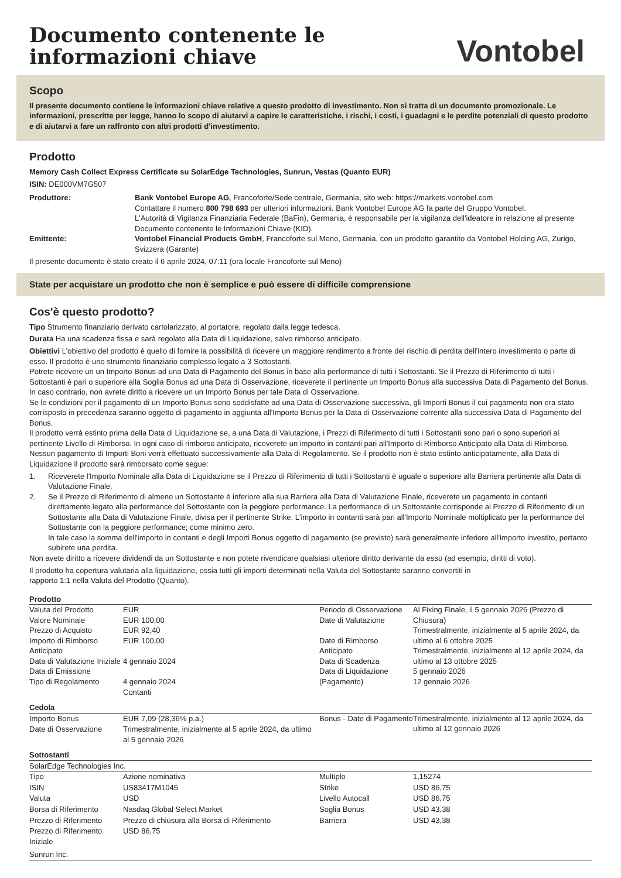Documento contenente le
informazioni chiave
Vontobel
Scopo
Il presente documento contiene le informazioni chiave relative a questo prodotto di investimento. Non si tratta di un documento promozionale. Le informazioni, prescritte per legge, hanno lo scopo di aiutarvi a capire le caratteristiche, i rischi, i costi, i guadagni e le perdite potenziali di questo prodotto e di aiutarvi a fare un raffronto con altri prodotti d'investimento.
Prodotto
Memory Cash Collect Express Certificate su SolarEdge Technologies, Sunrun, Vestas (Quanto EUR)
ISIN: DE000VM7G507
| Produttore: | Bank Vontobel Europe AG , Francoforte/Sede centrale, Germania, sito web: https://markets.vontobel.com Contattare il numero 800 798 693 per ulteriori informazioni. Bank Vontobel Europe AG fa parte del Gruppo Vontobel. L'Autorità di Vigilanza Finanziaria Federale (BaFin), Germania, è responsabile per la vigilanza dell'ideatore in relazione al presente Documento contenente le Informazioni Chiave (KID). |
| Emittente: | Vontobel Financial Products GmbH , Francoforte sul Meno, Germania, con un prodotto garantito da Vontobel Holding AG, Zurigo, Svizzera (Garante) |
Il presente documento è stato creato il 6 aprile 2024, 07:11 (ora locale Francoforte sul Meno)
State per acquistare un prodotto che non è semplice e può essere di difficile comprensione
Cos'è questo prodotto?
Tipo Strumento finanziario derivato cartolarizzato, al portatore, regolato dalla legge tedesca.
Durata Ha una scadenza fissa e sarà regolato alla Data di Liquidazione, salvo rimborso anticipato.
Obiettivi L'obiettivo del prodotto è quello di fornire la possibilità di ricevere un maggiore rendimento a fronte del rischio di perdita dell'intero investimento o parte di esso. Il prodotto è uno strumento finanziario complesso legato a 3 Sottostanti.
Potrete ricevere un un Importo Bonus ad una Data di Pagamento del Bonus in base alla performance di tutti i Sottostanti. Se il Prezzo di Riferimento di tutti i Sottostanti è pari o superiore alla Soglia Bonus ad una Data di Osservazione, riceverete il pertinente un Importo Bonus alla successiva Data di Pagamento del Bonus. In caso contrario, non avrete diritto a ricevere un un Importo Bonus per tale Data di Osservazione.
Se le condizioni per il pagamento di un Importo Bonus sono soddisfatte ad una Data di Osservazione successiva, gli Importi Bonus il cui pagamento non era stato corrisposto in precedenza saranno oggetto di pagamento in aggiunta all'Importo Bonus per la Data di Osservazione corrente alla successiva Data di Pagamento del Bonus.
Il prodotto verrà estinto prima della Data di Liquidazione se, a una Data di Valutazione, i Prezzi di Riferimento di tutti i Sottostanti sono pari o sono superiori al pertinente Livello di Rimborso. In ogni caso di rimborso anticipato, riceverete un importo in contanti pari all'Importo di Rimborso Anticipato alla Data di Rimborso. Nessun pagamento di Importi Boni verrà effettuato successivamente alla Data di Regolamento. Se il prodotto non è stato estinto anticipatamente, alla Data di Liquidazione il prodotto sarà rimborsato come segue:
| 1. | Riceverete l'Importo Nominale alla Data di Liquidazione se il Prezzo di Riferimento di tutti i Sottostanti è uguale o superiore alla Barriera pertinente alla Data di Valutazione Finale. |
| 2. | Se il Prezzo di Riferimento di almeno un Sottostante è inferiore alla sua Barriera alla Data di Valutazione Finale, riceverete un pagamento in contanti direttamente legato alla performance del Sottostante con la peggiore performance. La performance di un Sottostante corrisponde al Prezzo di Riferimento di un Sottostante alla Data di Valutazione Finale, divisa per il pertinente Strike. L'importo in contanti sarà pari all'Importo Nominale moltiplicato per la performance del Sottostante con la peggiore performance; come minimo zero. In tale caso la somma dell'importo in contanti e degli Importi Bonus oggetto di pagamento (se previsto) sarà generalmente inferiore all'importo investito, pertanto subirete una perdita. |
Non avete diritto a ricevere dividendi da un Sottostante e non potete rivendicare qualsiasi ulteriore diritto derivante da esso (ad esempio, diritti di voto).
Il prodotto ha copertura valutaria alla liquidazione, ossia tutti gli importi determinati nella Valuta del Sottostante saranno convertiti in
rapporto 1:1 nella Valuta del Prodotto (Quanto).
Prodotto
| Valuta del Prodotto Valore Nominale Prezzo di Acquisto Importo di Rimborso Anticipato Data di Valutazione Iniziale Data di Emissione Tipo di Regolamento | EUR EUR 100,00 EUR 92,40 EUR 100,00 4 gennaio 2024 4 gennaio 2024 Contanti | Periodo di Osservazione Date di Valutazione Date di Rimborso Anticipato Data di Scadenza Data di Liquidazione (Pagamento) | Al Fixing Finale, il 5 gennaio 2026 (Prezzo di Chiusura) Trimestralmente, inizialmente al 5 aprile 2024, da ultimo al 6 ottobre 2025 Trimestralmente, inizialmente al 12 aprile 2024, da ultimo al 13 ottobre 2025 5 gennaio 2026 12 gennaio 2026 |
Cedola
| Importo Bonus | EUR 7,09 (28,36% p.a.) | Bonus - Date di Pagamento | Trimestralmente, inizialmente al 12 aprile 2024, da ultimo al 12 gennaio 2026 |
| Date di Osservazione | Trimestralmente, inizialmente al 5 aprile 2024, da ultimo al 5 gennaio 2026 | | |
Sottostanti
SolarEdge Technologies Inc.
| Tipo | Azione nominativa | Multiplo | 1,15274 |
| ISIN | US83417M1045 | Strike | USD 86,75 |
| Valuta | USD | Livello Autocall | USD 86,75 |
| Borsa di Riferimento | Nasdaq Global Select Market | Soglia Bonus | USD 43,38 |
| Prezzo di Riferimento | Prezzo di chiusura alla Borsa di Riferimento | Barriera | USD 43,38 |
| Prezzo di Riferimento Iniziale | USD 86,75 | | |
Sunrun Inc.